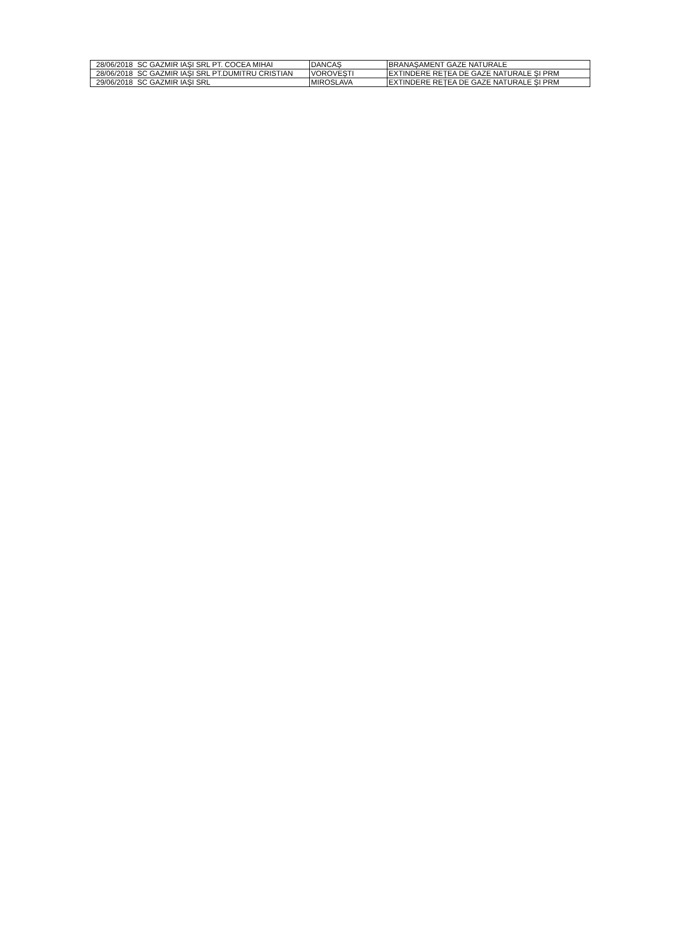| 28/06/2018 | SC GAZMIR IAȘI SRL PT. COCEA MIHAI | DANCAȘ | BRANAȘAMENT GAZE NATURALE |
| 28/06/2018 | SC GAZMIR IAȘI SRL PT.DUMITRU CRISTIAN | VOROVEȘTI | EXTINDERE REȚEA DE GAZE NATURALE ȘI PRM |
| 29/06/2018 | SC GAZMIR IAȘI SRL | MIROSLAVA | EXTINDERE REȚEA DE GAZE NATURALE ȘI PRM |